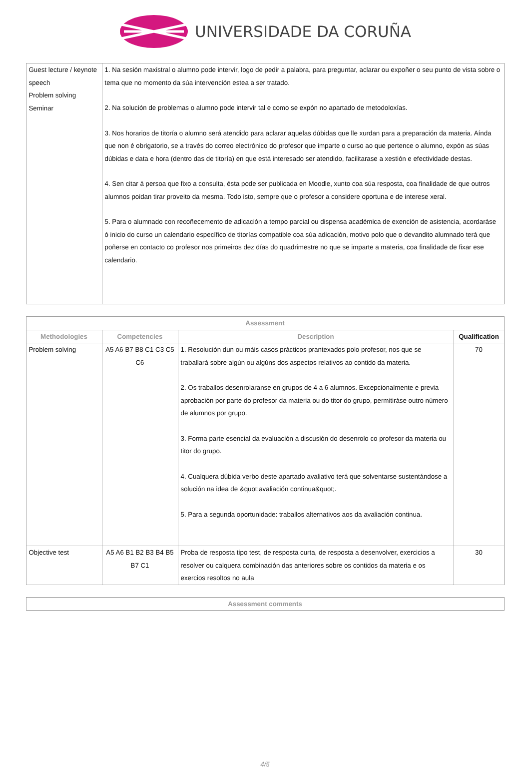UNIVERSIDADE DA CORUÑA
| Guest lecture / keynote speech Problem solving Seminar | 1. Na sesión maxistral o alumno pode intervir, logo de pedir a palabra, para preguntar, aclarar ou expoñer o seu punto de vista sobre o tema que no momento da súa intervención estea a ser tratado. 2. Na solución de problemas o alumno pode intervir tal e como se expón no apartado de metodoloxías. 3. Nos horarios de titoría o alumno será atendido para aclarar aquelas dúbidas que lle xurdan para a preparación da materia. Aínda que non é obrigatorio, se a través do correo electrónico do profesor que imparte o curso ao que pertence o alumno, expón as súas dúbidas e data e hora (dentro das de titoría) en que está interesado ser atendido, facilitarase a xestión e efectividade destas. 4. Sen citar á persoa que fixo a consulta, ésta pode ser publicada en Moodle, xunto coa súa resposta, coa finalidade de que outros alumnos poidan tirar proveito da mesma. Todo isto, sempre que o profesor a considere oportuna e de interese xeral. 5. Para o alumnado con recoñecemento de adicación a tempo parcial ou dispensa académica de exención de asistencia, acordaráse ó inicio do curso un calendario específico de titorías compatible coa súa adicación, motivo polo que o devandito alumnado terá que poñerse en contacto co profesor nos primeiros dez días do quadrimestre no que se imparte a materia, coa finalidade de fixar ese calendario. |
| Assessment | | | |
| --- | --- | --- | --- |
| Methodologies | Competencies | Description | Qualification |
| Problem solving | A5 A6 B7 B8 C1 C3 C5 C6 | 1. Resolución dun ou máis casos prácticos prantexados polo profesor, nos que se traballará sobre algún ou algúns dos aspectos relativos ao contido da materia. 2. Os traballos desenrolaranse en grupos de 4 a 6 alumnos. Excepcionalmente e previa aprobación por parte do profesor da materia ou do titor do grupo, permitiráse outro número de alumnos por grupo. 3. Forma parte esencial da evaluación a discusión do desenrolo co profesor da materia ou titor do grupo. 4. Cualquera dúbida verbo deste apartado avaliativo terá que solventarse sustentándose a solución na idea de &quot;avaliación continua&quot;. 5. Para a segunda oportunidade: traballos alternativos aos da avaliación continua. | 70 |
| Objective test | A5 A6 B1 B2 B3 B4 B5 B7 C1 | Proba de resposta tipo test, de resposta curta, de resposta a desenvolver, exercicios a resolver ou calquera combinación das anteriores sobre os contidos da materia e os exercios resoltos no aula | 30 |
| Assessment comments |
| --- |
4/5